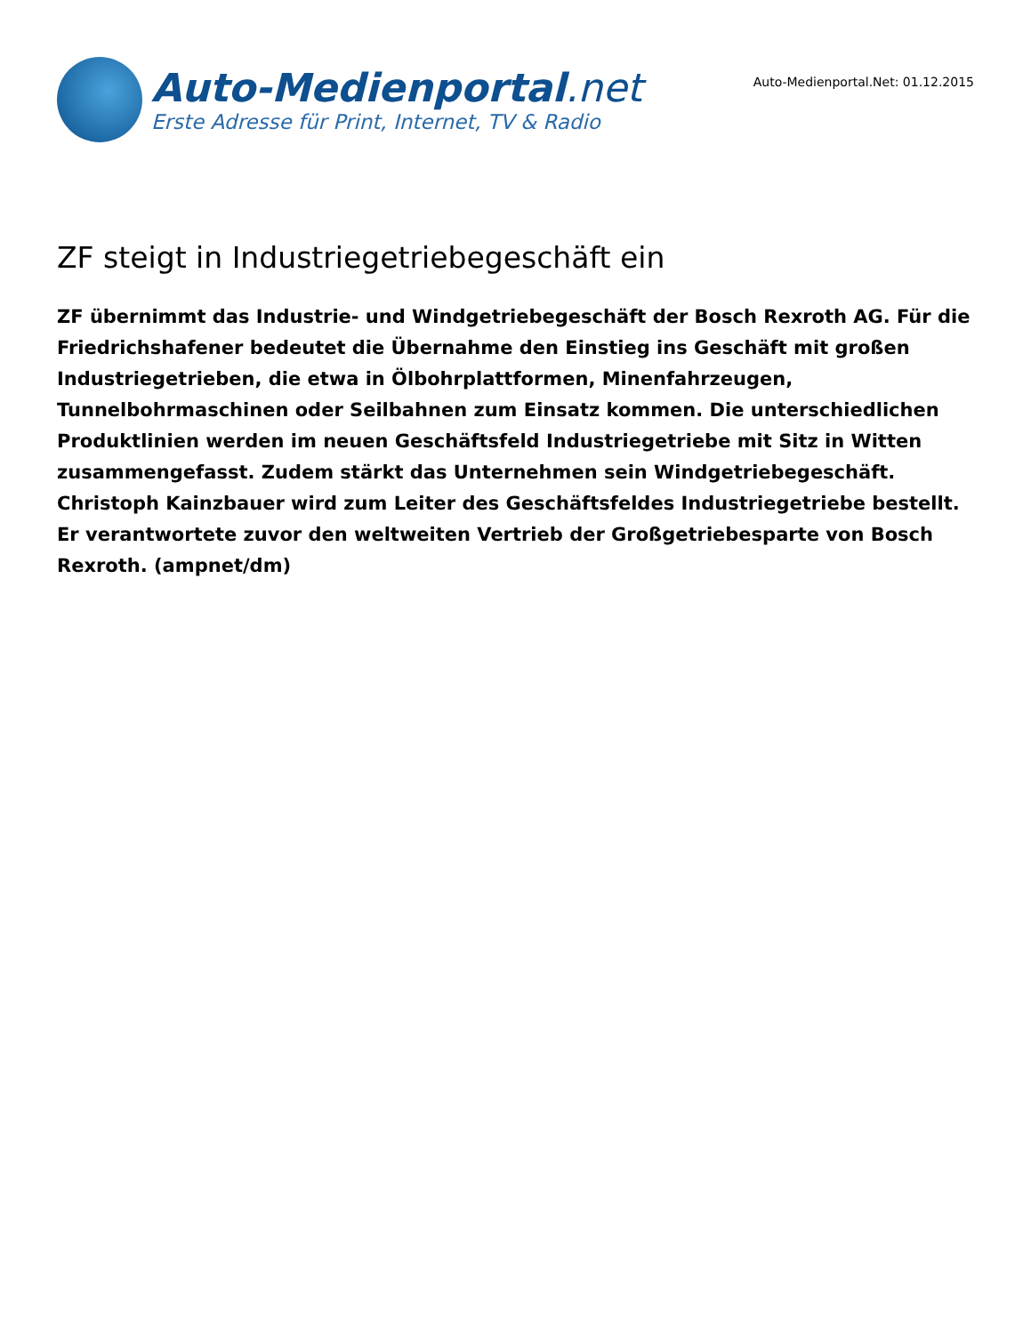Auto-Medienportal.net
Erste Adresse für Print, Internet, TV & Radio
Auto-Medienportal.Net: 01.12.2015
ZF steigt in Industriegetriebegeschäft ein
ZF übernimmt das Industrie- und Windgetriebegeschäft der Bosch Rexroth AG. Für die Friedrichshafener bedeutet die Übernahme den Einstieg ins Geschäft mit großen Industriegetrieben, die etwa in Ölbohrplattformen, Minenfahrzeugen, Tunnelbohrmaschinen oder Seilbahnen zum Einsatz kommen. Die unterschiedlichen Produktlinien werden im neuen Geschäftsfeld Industriegetriebe mit Sitz in Witten zusammengefasst. Zudem stärkt das Unternehmen sein Windgetriebegeschäft. Christoph Kainzbauer wird zum Leiter des Geschäftsfeldes Industriegetriebe bestellt. Er verantwortete zuvor den weltweiten Vertrieb der Großgetriebesparte von Bosch Rexroth. (ampnet/dm)